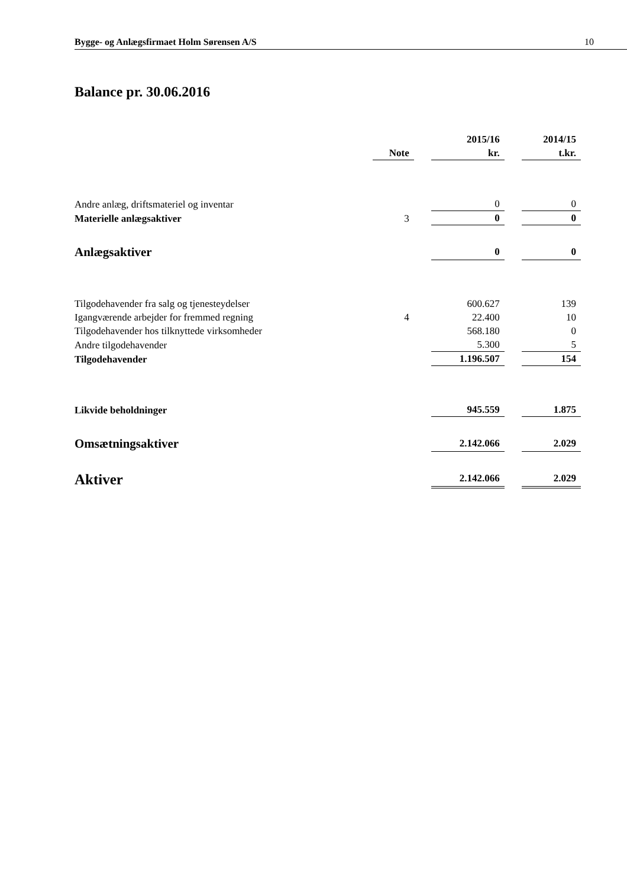Bygge- og Anlægsfirmaet Holm Sørensen A/S 10
Balance pr. 30.06.2016
| | | | 2015/16 | | 2014/15 |
| --- | --- | --- | --- | --- | --- |
| | Note | | kr. | | t.kr. |
| Andre anlæg, driftsmateriel og inventar | | | 0 | | 0 |
| Materielle anlægsaktiver | 3 | | 0 | | 0 |
| Anlægsaktiver | | | 0 | | 0 |
| Tilgodehavender fra salg og tjenesteydelser | | | 600.627 | | 139 |
| Igangværende arbejder for fremmed regning | 4 | | 22.400 | | 10 |
| Tilgodehavender hos tilknyttede virksomheder | | | 568.180 | | 0 |
| Andre tilgodehavender | | | 5.300 | | 5 |
| Tilgodehavender | | | 1.196.507 | | 154 |
| Likvide beholdninger | | | 945.559 | | 1.875 |
| Omsætningsaktiver | | | 2.142.066 | | 2.029 |
| Aktiver | | | 2.142.066 | | 2.029 |